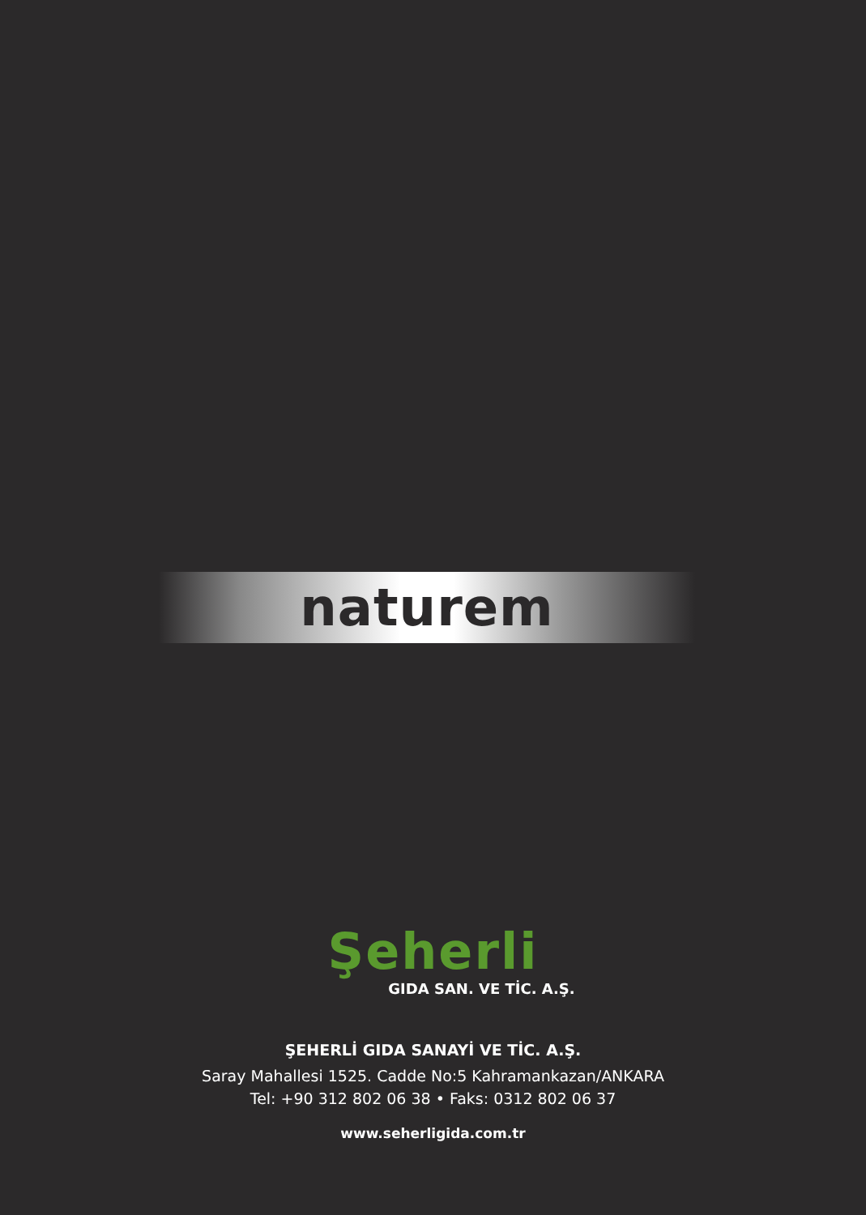naturem
Şeherli
GIDA SAN. VE TİC. A.Ş.
ŞEHERLİ GIDA SANAYİ VE TİC. A.Ş.
Saray Mahallesi 1525. Cadde No:5 Kahramankazan/ANKARA
Tel: +90 312 802 06 38 • Faks: 0312 802 06 37
www.seherligida.com.tr